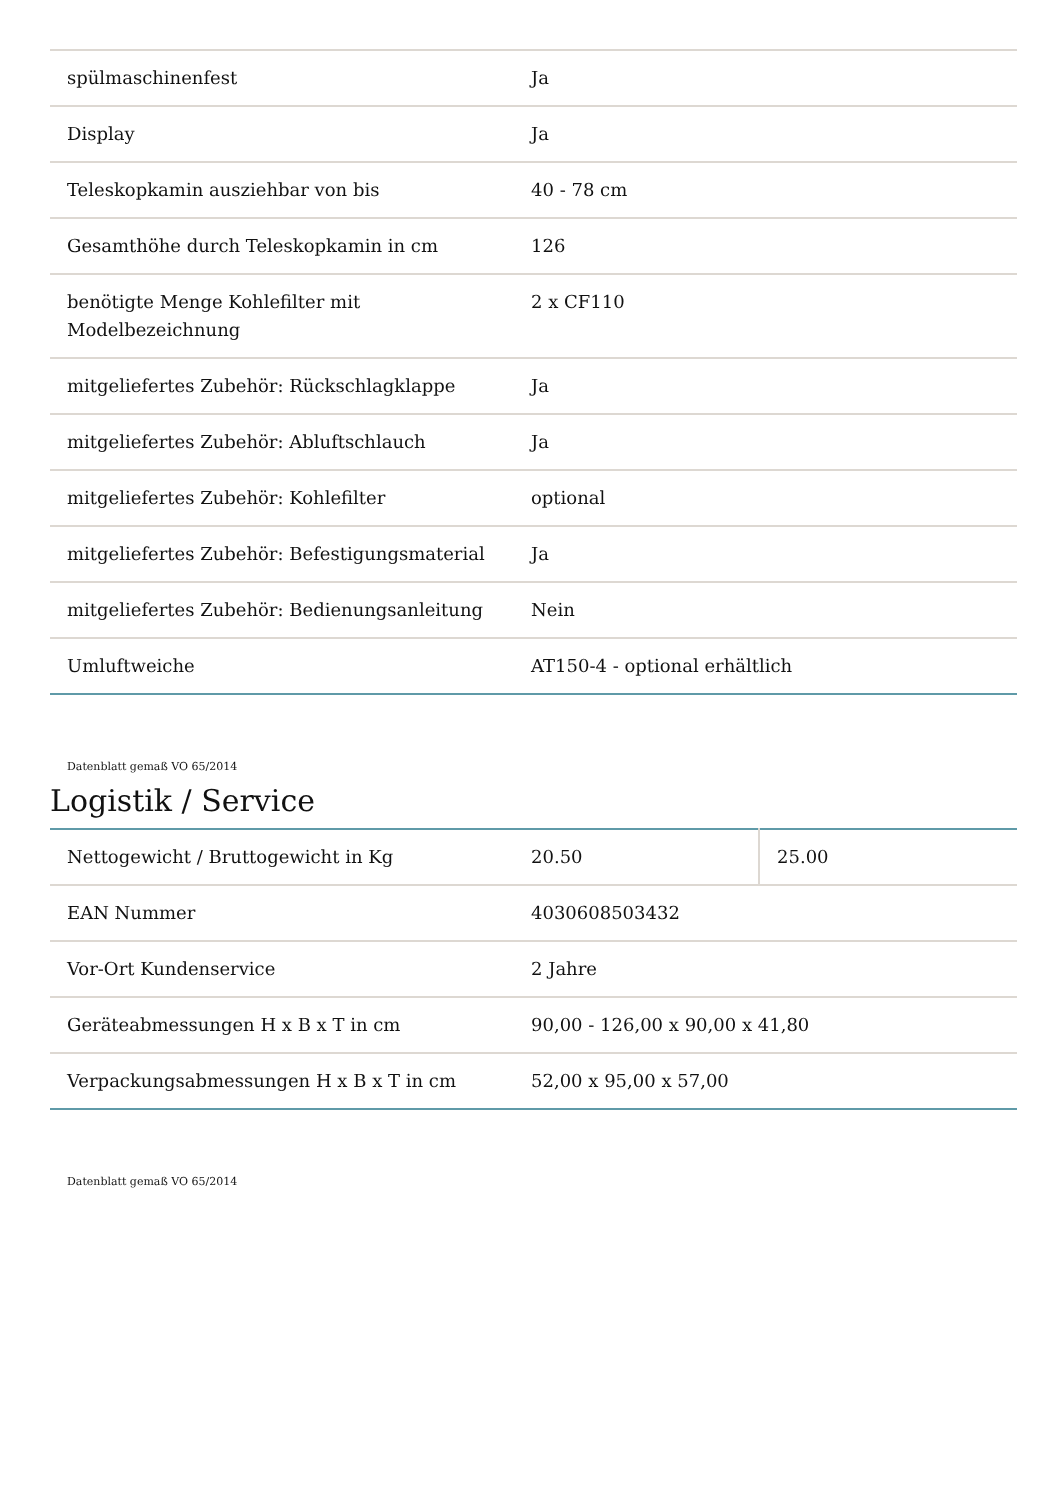| spülmaschinenfest | Ja |
| Display | Ja |
| Teleskopkamin ausziehbar von bis | 40 - 78 cm |
| Gesamthöhe durch Teleskopkamin in cm | 126 |
| benötigte Menge Kohlefilter mit Modelbezeichnung | 2 x CF110 |
| mitgeliefertes Zubehör: Rückschlagklappe | Ja |
| mitgeliefertes Zubehör: Abluftschlauch | Ja |
| mitgeliefertes Zubehör: Kohlefilter | optional |
| mitgeliefertes Zubehör: Befestigungsmaterial | Ja |
| mitgeliefertes Zubehör: Bedienungsanleitung | Nein |
| Umluftweiche | AT150-4 - optional erhältlich |
Datenblatt gemaß VO 65/2014
Logistik / Service
| Nettogewicht / Bruttogewicht in Kg | 20.50 | 25.00 |
| EAN Nummer | 4030608503432 | |
| Vor-Ort Kundenservice | 2 Jahre | |
| Geräteabmessungen H x B x T in cm | 90,00 - 126,00 x 90,00 x 41,80 | |
| Verpackungsabmessungen H x B x T in cm | 52,00 x 95,00 x 57,00 | |
Datenblatt gemaß VO 65/2014